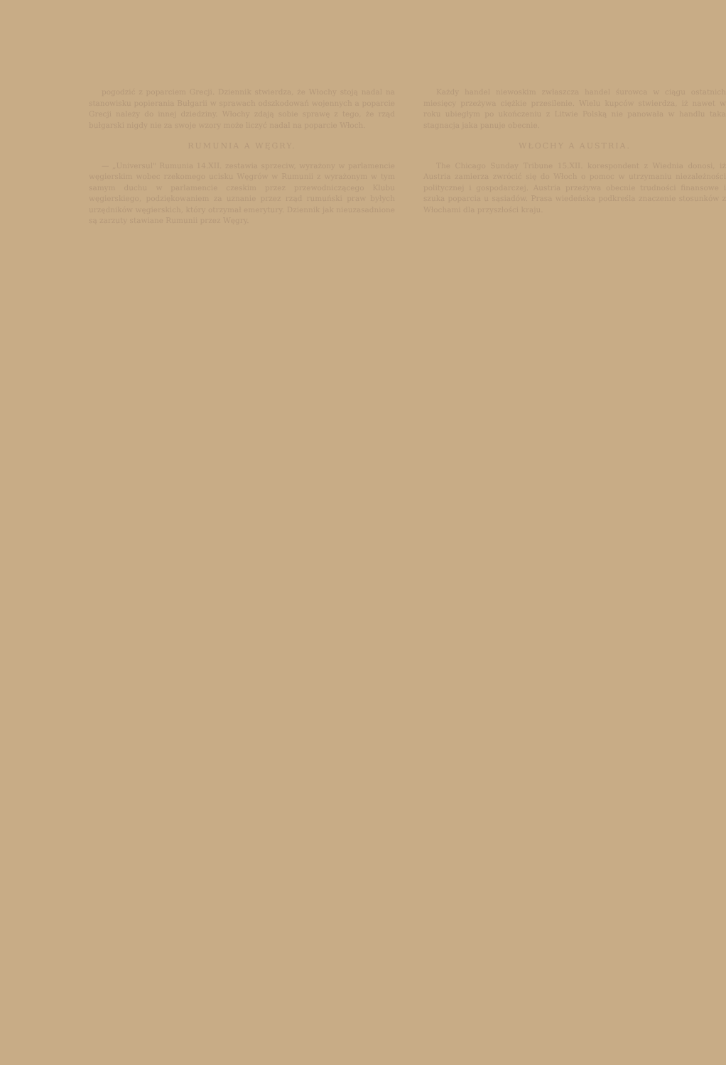pogodzić z poparciem Grecji. Dziennik stwierdza, że Włochy stoją nadal na stanowisku popierania Bułgarii w sprawach odszkodowań wojennych a poparcie Grecji należy do innej dziedziny. Włochy zdają sobie sprawę z tego, że rząd bułgarski nigdy nie za swoje wzory może liczyć nadal na poparcie Włoch.
RUMUNIA A WĘGRY.
— „Universul" Rumunia 14.XII. zestawia sprzeciw, wyrażony w parlamencie węgierskim wobec rzekomego ucisku Węgrów w Rumunii z wyrażonym w tym samym duchu w parlamencie czeskim przez przewodniczącego Klubu węgierskiego, podziękowaniem za uznanie przez rząd rumuński praw byłych urzędników węgierskich, który otrzymał emerytury. Dziennik jak nieuzasadnione są zarzuty stawiane Rumunii przez Węgry.
Każdy handel niewoskim zwłaszcza handel śurowca w ciągu ostatnich miesięcy przeżywa ciężkie przesilenie. Wielu kupców stwierdza, iż nawet w roku ubiegłym po ukończeniu z Litwie Polską nie panowała w handlu taka stagnacja jaka panuje obecnie.
WŁOCHY A AUSTRIA.
The Chicago Sunday Tribune 15.XII. korespondent z Wiednia donosi, iż Austria zamierza zwrócić się do Włoch o pomoc w utrzymaniu niezależności politycznej i gospodarczej. Austria przeżywa obecnie trudności finansowe i szuka poparcia u sąsiadów. Prasa wiedeńska podkreśla znaczenie stosunków z Włochami dla przyszłości kraju.